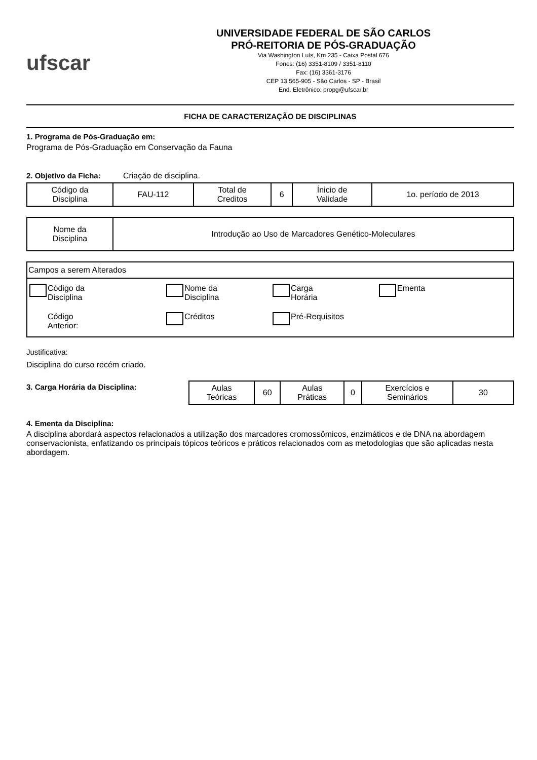ufscar
UNIVERSIDADE FEDERAL DE SÃO CARLOS
PRÓ-REITORIA DE PÓS-GRADUAÇÃO
Via Washington Luís, Km 235 - Caixa Postal 676
Fones: (16) 3351-8109 / 3351-8110
Fax: (16) 3361-3176
CEP 13.565-905 - São Carlos - SP - Brasil
End. Eletrônico: propg@ufscar.br
FICHA DE CARACTERIZAÇÃO DE DISCIPLINAS
1. Programa de Pós-Graduação em:
Programa de Pós-Graduação em Conservação da Fauna
2. Objetivo da Ficha: Criação de disciplina.
| Código da Disciplina | FAU-112 | Total de Creditos | 6 | Ínicio de Validade | 1o. período de 2013 |
| Nome da Disciplina | Introdução ao Uso de Marcadores Genético-Moleculares |
Campos a serem Alterados
Código da
Disciplina
Nome da
Disciplina
Carga
Horária
Ementa
Código
Anterior:
Créditos
Pré-Requisitos
Justificativa:
Disciplina do curso recém criado.
3. Carga Horária da Disciplina:
| Aulas Teóricas | 60 | Aulas Práticas | 0 | Exercícios e Seminários | 30 |
4. Ementa da Disciplina:
A disciplina abordará aspectos relacionados a utilização dos marcadores cromossômicos, enzimáticos e de DNA na abordagem
conservacionista, enfatizando os principais tópicos teóricos e práticos relacionados com as metodologias que são aplicadas nesta abordagem.